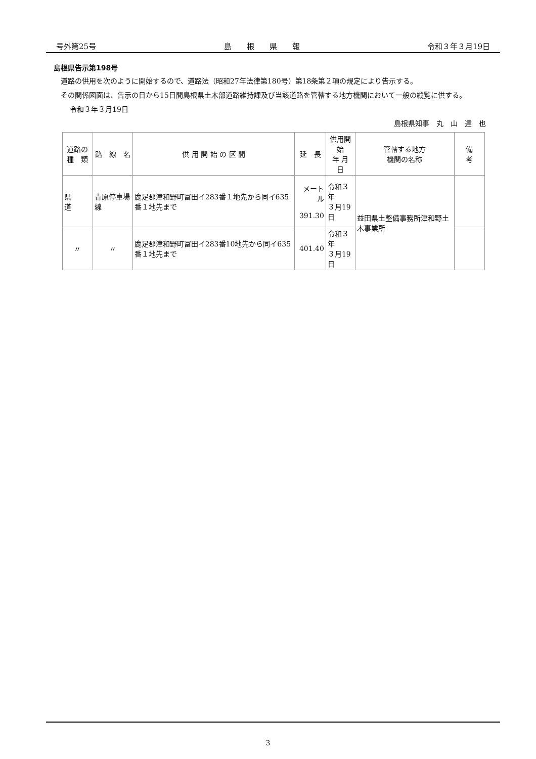号外第25号 島　　根　　県　　報 令和３年３月19日
島根県告示第198号
道路の供用を次のように開始するので、道路法（昭和27年法律第180号）第18条第２項の規定により告示する。
その関係図面は、告示の日から15日間島根県土木部道路維持課及び当該道路を管轄する地方機関において一般の縦覧に供する。
令和３年３月19日
島根県知事　丸　山　達　也
| 道路の 種 類 | 路 線 名 | 供 用 開 始 の 区 間 | 延 長 | 供用開始 年 月 日 | 管轄する地方 機関の名称 | 備 考 |
| --- | --- | --- | --- | --- | --- | --- |
| 県 道 | 青原停車場線 | 鹿足郡津和野町冨田イ283番１地先から同イ635番１地先まで | メートル 391.30 | 令和３年 ３月19日 | 益田県土整備事務所津和野土木事業所 | |
| 〃 | 〃 | 鹿足郡津和野町冨田イ283番10地先から同イ635番１地先まで | 401.40 | 令和３年 ３月19日 | | |
3